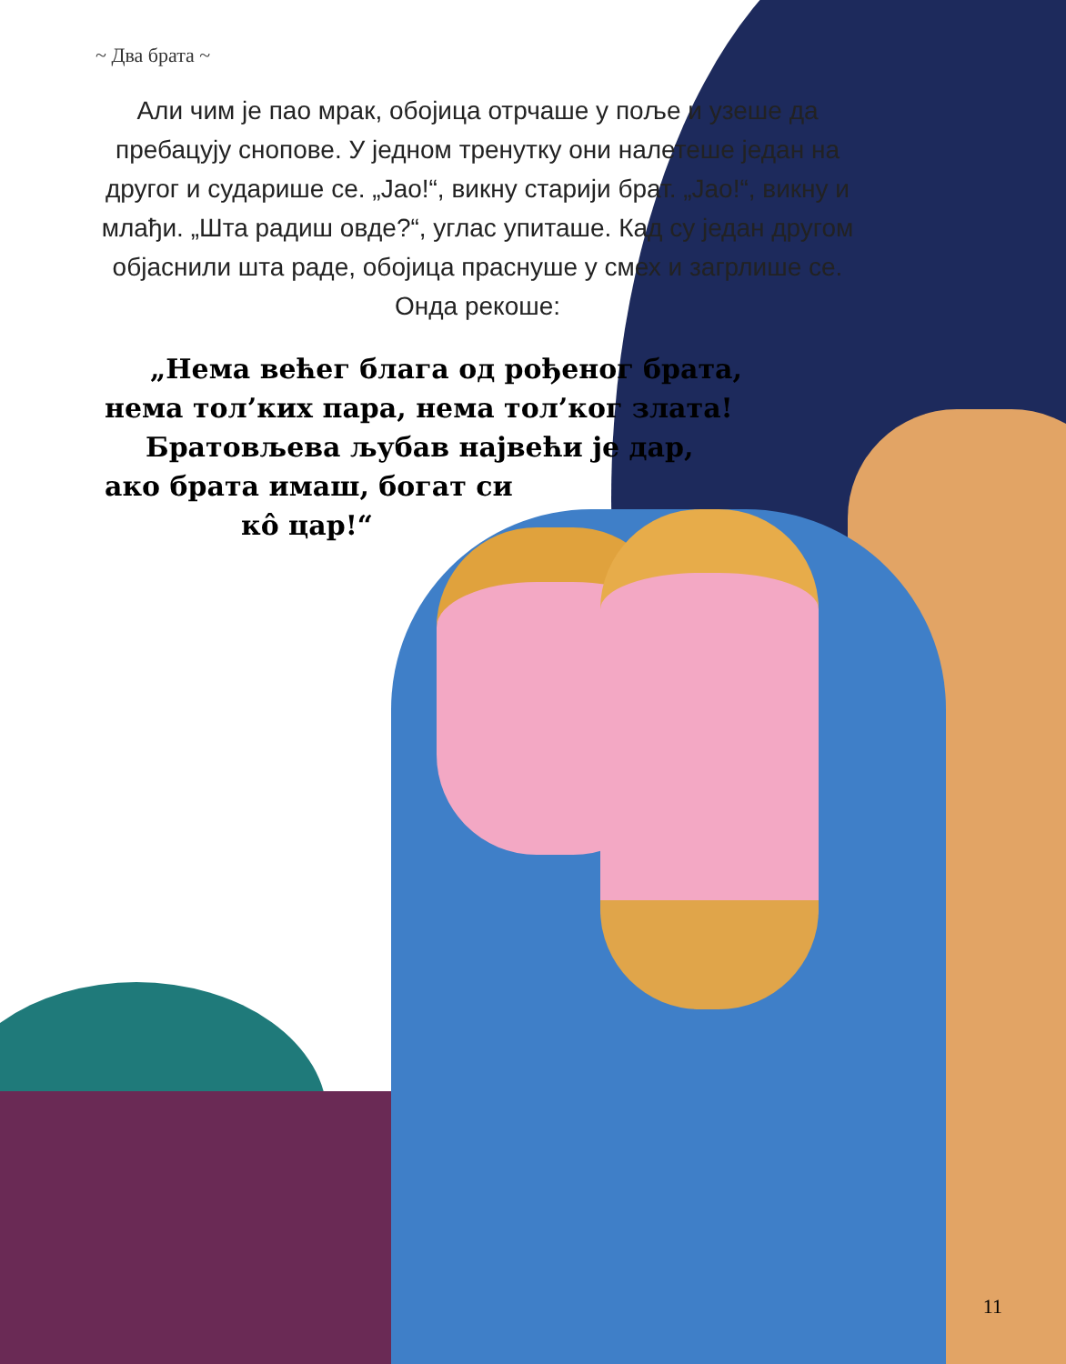~ Два брата ~
Али чим је пао мрак, обојица отрчаше у поље и узеше да пребацују снопове. У једном тренутку они налетеше један на другог и сударише се. „Јао!“, викну старији брат. „Јао!“, викну и млађи. „Шта радиш овде?“, углас упиташе. Кад су један другом објаснили шта раде, обојица праснуше у смех и загрлише се. Онда рекоше:
„Нема већег блага од рођеног брата,
нема тол’ких пара, нема тол’ког злата!
Братовљева љубав највећи је дар,
ако брата имаш, богат си
кô цар!“
11